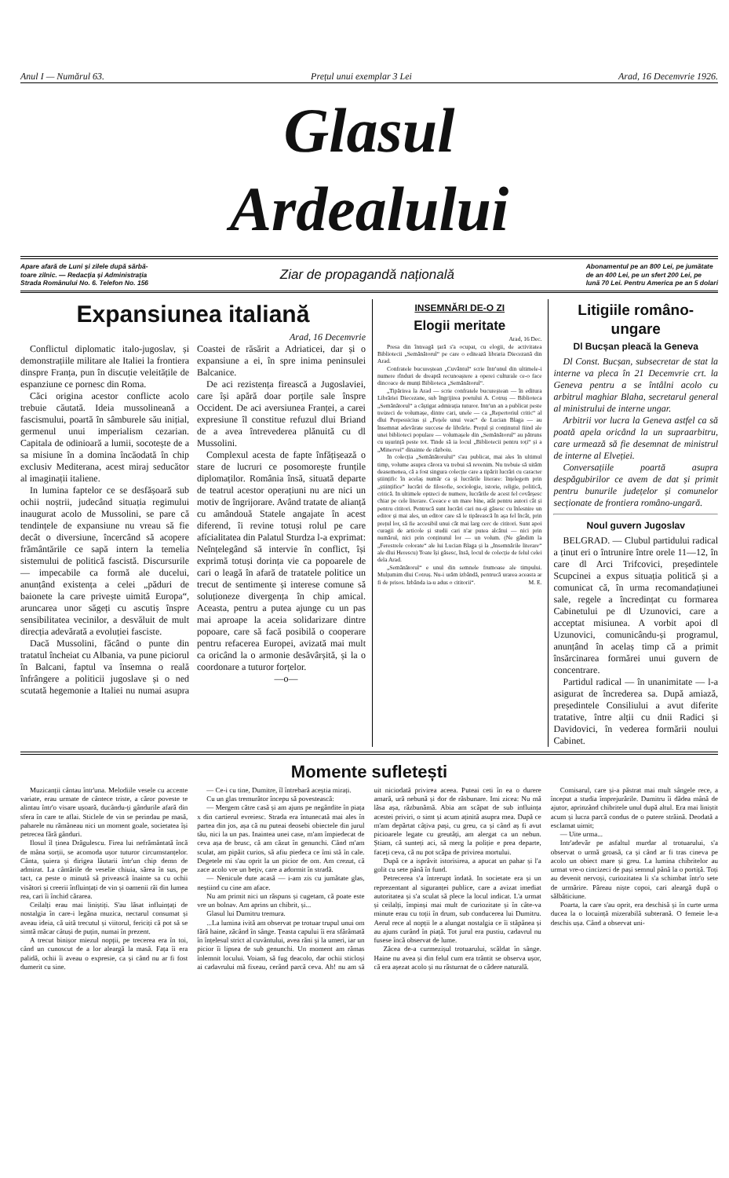Anul I — Numărul 63. Prețul unui exemplar 3 Lei Arad, 16 Decemvrie 1926.
Glasul
Ardealului
Apare afară de Luni și zilele după sărbă-
toare zilnic. — Redacția și Administrația
Strada Românului No. 6. Telefon No. 156 Ziar de propagandă națională Abonamentul pe an 800 Lei, pe jumătate
de an 400 Lei, pe un sfert 200 Lei, pe
lună 70 Lei. Pentru America pe an 5 dolari
Expansiunea italiană
Arad, 16 Decemvrie
Conflictul diplomatic italo-jugoslav, și demonstrațiile militare ale Italiei la frontiera dinspre Franța, pun în discuție veleitățile de espanziune ce pornesc din Roma.
Căci origina acestor conflicte acolo trebuie căutată. Ideia mussolineană a fascismului, poartă în sâmburele său inițial, germenul unui imperialism cezarian. Capitala de odinioară a lumii, socotește de a sa misiune în a domina încăodată în chip exclusiv Mediterana, acest miraj seducător al imaginații italiene.
In lumina faptelor ce se desfășoară sub ochii noștrii, judecând situația regimului inaugurat acolo de Mussolini, se pare că tendințele de expansiune nu vreau să fie decât o diversiune, încercând să acopere frământările ce sapă intern la temelia sistemului de politică fascistă. Discursurile — impecabile ca formă ale ducelui, anunțând existența a celei „păduri de baionete la care privește uimită Europa“, aruncarea unor săgeți cu ascutiș înspre sensibilitatea vecinilor, a desvăluit de mult direcția adevărată a evoluției fasciste.
Dacă Mussolini, făcând o punte din tratatul încheiat cu Albania, va pune piciorul în Balcani, faptul va însemna o reală înfrângere a politicii jugoslave și o ned scutată hegemonie a Italiei nu numai asupra Coastei de răsărit a Adriaticei, dar și o expansiune a ei, în spre inima peninsulei Balcanice.
De aci rezistența firească a Jugoslaviei, care își apără doar porțile sale înspre Occident. De aci aversiunea Franței, a carei expresiune îl constitue refuzul dlui Briand de a avea întrevederea plănuită cu dl Mussolini.
Complexul acesta de fapte înfățișează o stare de lucruri ce posomorește frunțile diplomaților. România însă, situată departe de teatrul acestor operațiuni nu are nici un motiv de îngrijorare. Având tratate de alianță cu amândouă Statele angajate în acest diferend, îi revine totuși rolul pe care afícialitatea din Palatul Sturdza l-a exprimat: Neînțelegând să intervie în conflict, își exprimă totuși dorința vie ca popoarele de cari o leagă în afară de tratatele politice un trecut de sentimente și interese comune să soluționeze divergența în chip amical. Aceasta, pentru a putea ajunge cu un pas mai aproape la aceia solidarizare dintre popoare, care să facă posibilă o cooperare pentru refacerea Europei, avizată mai mult ca oricând la o armonie desăvârșită, și la o coordonare a tuturor forțelor.
—o—
INSEMNĂRI DE-O ZI
Elogii meritate
Arad, 16 Dec.
Presa din întreagă țară s'a ocupat, cu elogii, de activitatea Bibliotecii „Semănătorul“ pe care o editează libraria Diecezană din Arad.
Confratele bucureștean „Cuvântul“ scrie într'unul din ultimele-i numere rînduri de dreaptă recunoaștere a operei culturale ce-o face dincoace de munți Biblioteca „Semănătorul“.
„Tipărirea la Arad — scrie confratele bucureștean — în editura Librăriei Diecezane, sub îngrijirea poetului A. Cotruș — Biblioteca „Semănătorul“ a câștigat admirația tuturor. Intr'un an a publicat peste treizeci de volumașe, dintre cari, unele — ca „Repertoriul critic“ al dlui Perpessicius și „Fețele unui veac“ de Lucian Blaga — au însemnat adevărate succese de librărie. Prețul și conținutul fiind ale unei biblioteci populare — volumașele din „Semănătorul“ au pătruns cu ușurință peste tot. Tinde să ia locul „Bibliotecii pentru toți“ și a „Minervei“ dinainte de războiu.
In colecția „Semănătorului“ s'au publicat, mai ales în ultimul timp, volume asupra cărora va trebui să revenim. Nu trebuie să uităm deasemenea, că a fost singura colecție care a tipărit lucrări cu caracter științific în acelaș număr ca și lucrările literare: înțelegem prin „științifice“ lucrări de filosofie, sociologie, istorie, religie, politică, critică. In ultimele optzeci de numere, lucrările de acest fel covârșesc chiar pe cele literare. Ceeace e un mare bine, atât pentru autori cât și pentru cititori. Pentrucă sunt lucrări cari nu-și găsesc cu înlesnire un editor și mai ales, un editor care să le tipărească în așa fel încât, prin prețul lor, să fie accesibil unui cât mai larg cerc de cititori. Sunt apoi curagii de articole și studii cari n'ar putea alcătui — nici prin numărul, nici prin conținutul lor — un volum. (Ne gândim la „Ferestrele colorate“ ale lui Lucian Blaga și la „Insemnările literare“ ale dlui Herescu) Toate își găsesc, însă, locul de colecție de felul celei dela Arad.
„Semănătorul“ e unul din semnele frumoase ale timpului. Mulțumim dlui Cotruș. Nu-i urăm izbândă, pentrucă urarea aceasta ar fi de prisos. Izbânda ia-u adus o cititorii“. M. E.
Litigiile româno-ungare
Dl Bucșan pleacă la Geneva
Dl Const. Bucșan, subsecretar de stat la interne va pleca în 21 Decemvrie crt. la Geneva pentru a se întâlni acolo cu arbitrul maghiar Blaha, secretarul general al ministrului de interne ungar.
Arbitrii vor lucra la Geneva astfel ca să poată apela oricând la un supraarbitru, care urmează să fie desemnat de ministrul de interne al Elveției.
Conversațiile poartă asupra despăgubirilor ce avem de dat și primit pentru bunurile județelor și comunelor secționate de frontiera româno-ungară.
Noul guvern Jugoslav
BELGRAD. — Clubul partidului radical a ținut eri o întrunire între orele 11—12, în care dl Arci Trifcovici, președintele Scupcinei a expus situația politică și a comunicat că, în urma recomandațiunei sale, regele a încredințat cu formarea Cabinetului pe dl Uzunovici, care a acceptat misiunea. A vorbit apoi dl Uzunovici, comunicându-și programul, anunțând în acelaș timp că a primit însărcinarea formărei unui guvern de concentrare.
Partidul radical — în unanimitate — l-a asigurat de încrederea sa. După amiază, președintele Consiliului a avut diferite tratative, între alții cu dnii Radici și Davidovici, în vederea formării noului Cabinet.
Momente sufletești
Muzicanții cântau într'una. Melodiile vesele cu accente variate, erau urmate de cântece triste, a căror poveste te alintau într'o visare ușoară, ducându-ți gândurile afară din sfera în care te aflai. Sticlele de vin se perindau pe masă, paharele nu rămâneau nici un moment goale, societatea își petrecea fără gânduri.
Ilosul îl ținea Drăgulescu. Firea lui nefrământată încă de mâna sorții, se acomoda ușor tuturor circumstanțelor. Cânta, șuiera și dirigea lăutarii într'un chip demn de admirat. La cântările de veselie chiuia, sărea în sus, pe tact, ca peste o minută să privească înainte sa cu ochii visători și creerii înfluințați de vin și oamenii răi din lumea rea, cari îi închid cărarea.
Ceilalți erau mai liniștiți. S'au lăsat influințați de nostalgia în care-i legăna muzica, nectarul consumat și aveau ideia, că uită trecutul și viitorul, fericiți că pot să se simtă măcar câtuși de puțin, numai în prezent.
A trecut binișor miezul nopții, pe trecerea era în toi, când un cunoscut de a lor aleargă la masă. Fața îi era palidă, ochii îi aveau o expresie, ca și când nu ar fi fost dumerit cu sine.
— Ce-i cu tine, Dumitre, îl întrebară aceștia mirați.
Cu un glas tremurător începu să povestească:
— Mergem către casă și am ajuns pe negândite în piața x din cartierul evreiesc. Strada era întunecată mai ales în partea din jos, așa că nu puteai deosebi obiectele din jurul tău, nici la un pas. Inaintea unei case, m'am împiedecat de ceva așa de brusc, că am căzut în genunchi. Când m'am sculat, am pipăit curios, să afiu piedeca ce îmi stă în cale. Degetele mi s'au oprit la un picior de om. Am crezut, că zace acolo vre un bețiv, care a adormit în stradă.
— Nenicule dute acasă — i-am zis cu jumătate glas, neștiind cu cine am aface.
Nu am primit nici un răspuns și cugetam, că poate este vre un bolnav. Am aprins un chibrit, și...
Glasul lui Dumitru tremura.
...La lumina ivită am observat pe trotuar trupul unui om fără haine, zăcând în sânge. Țeasta capului îi era sfărâmată în înțelesul strict al cuvântului, avea răni și la umeri, iar un picior îi lipsea de sub genunchi. Un moment am rămas înlemnit locului. Voiam, să fug deacolo, dar ochii sticloși ai cadavrului mă fixeau, cerând parcă ceva. Ah! nu am să uit niciodată privirea aceea. Puteai ceti în ea o durere amară, ură nebună și dor de răsbunare. Imi zicea: Nu mă lăsa așa, răzbunămă. Abia am scăpat de sub influința acestei priviri, o simt și acum aținită asupra mea. După ce m'am depărtat câțiva pași, cu greu, ca și când aș fi avut picioarele legate cu greutăți, am alergat ca un nebun. Știam, că sunteți aci, să merg la poliție e prea departe, faceți ceva, că nu pot scăpa de privirea mortului.
După ce a isprăvit istorisirea, a apucat un pahar și l'a golit cu sete până în fund.
Petrecerea s'a întrerupt îndată. In societate era și un reprezentant al siguranței publice, care a avizat imediat autoritatea și s'a sculat să plece la locul indicat. L'a urmat și ceilalți, împinși mai mult de curiozitate și în câte-va minute erau cu toții în drum, sub conducerea lui Dumitru. Aerul rece al nopții le a alungat nostalgia ce îi stăpânea și au ajuns curând în piață. Tot jurul era pustiu, cadavrul nu fusese încă observat de lume.
Zăcea de-a curmezișul trotuarului, scăldat în sânge. Haine nu avea și din felul cum era trântit se observa ușor, că era așezat acolo și nu răsturnat de o cădere naturală.
Comisarul, care și-a păstrat mai mult sângele rece, a început a studia împrejurările. Dumitru îi dădea mână de ajutor, aprinzând chibritele unul după altul. Era mai liniștit acum și lucra parcă condus de o putere străină. Deodată a esclamat uimit;
— Uite urma...
Intr'adevăr pe asfaltul murdar al trotuarului, s'a observat o urmă groasă, ca și când ar fi tras cineva pe acolo un obiect mare și greu. La lumina chibritelor au urmat vre-o cincizeci de pași semnul până la o portiță. Toți au devenit nervoși, curiozitatea li s'a schimbat într'o sete de urmărire. Păreau niște copoi, cari aleargă după o sălbăticiune.
Poarta, la care s'au oprit, era deschisă și în curte urma ducea la o locuință mizerabilă subterană. O femeie le-a deschis ușa. Când a observat uni-